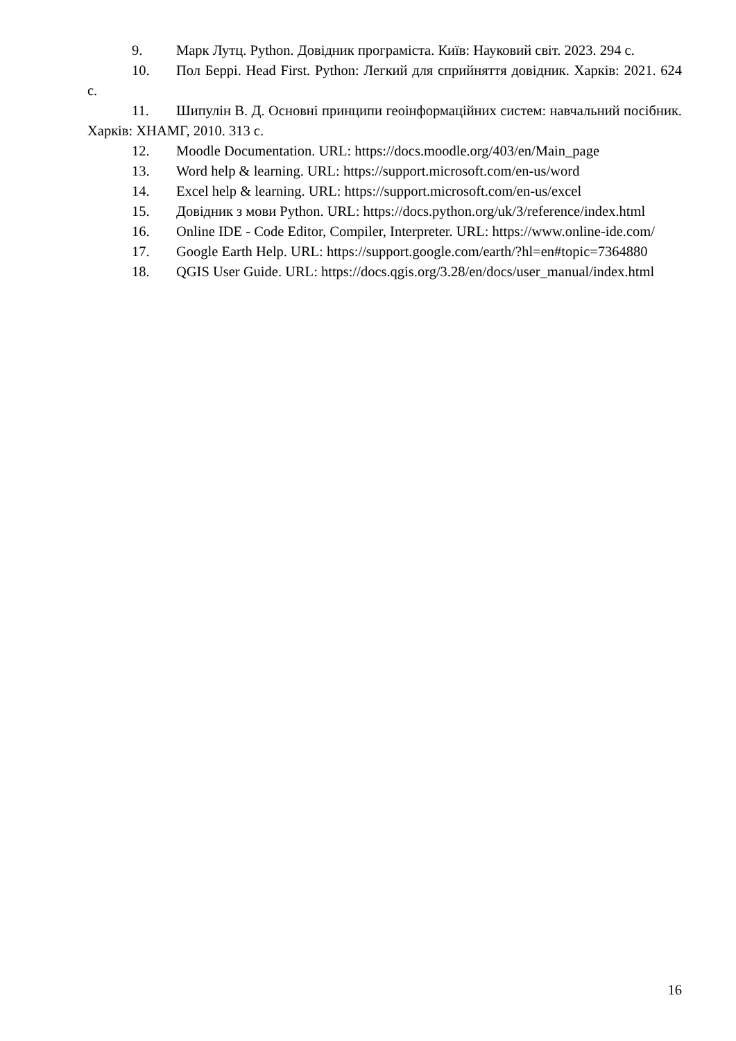9. Марк Лутц. Python. Довідник програміста. Київ: Науковий світ. 2023. 294 с.
10. Пол Беррі. Head First. Python: Легкий для сприйняття довідник. Харків: 2021. 624 с.
11. Шипулін В. Д. Основні принципи геоінформаційних систем: навчальний посібник. Харків: ХНАМГ, 2010. 313 с.
12. Moodle Documentation. URL: https://docs.moodle.org/403/en/Main_page
13. Word help & learning. URL: https://support.microsoft.com/en-us/word
14. Excel help & learning. URL: https://support.microsoft.com/en-us/excel
15. Довідник з мови Python. URL: https://docs.python.org/uk/3/reference/index.html
16. Online IDE - Code Editor, Compiler, Interpreter. URL: https://www.online-ide.com/
17. Google Earth Help. URL: https://support.google.com/earth/?hl=en#topic=7364880
18. QGIS User Guide. URL: https://docs.qgis.org/3.28/en/docs/user_manual/index.html
16